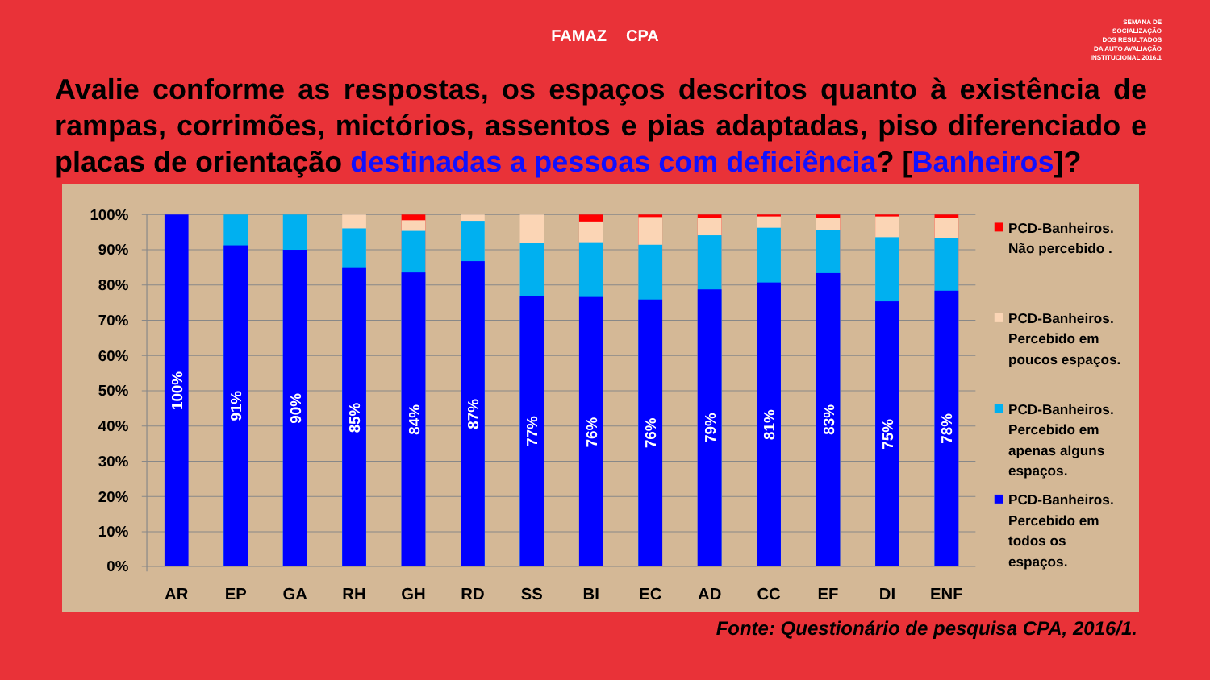FAMAZ CPA
SEMANA DE
SOCIALIZAÇÃO
DOS RESULTADOS
DA AUTO AVALIAÇÃO
INSTITUCIONAL 2016.1
Avalie conforme as respostas, os espaços descritos quanto à existência de rampas, corrimões, mictórios, assentos e pias adaptadas, piso diferenciado e placas de orientação destinadas a pessoas com deficiência? [Banheiros]?
100%
90%
80%
70%
60%
50%
40%
30%
20%
10%
0%
100%
91%
90%
85%
84%
87%
77%
76%
76%
79%
81%
83%
75%
78%
AR
EP
GA
RH
GH
RD
SS
BI
EC
AD
CC
EF
DI
ENF
PCD-Banheiros.
Não percebido .
PCD-Banheiros.
Percebido em
poucos espaços.
PCD-Banheiros.
Percebido em
apenas alguns
espaços.
PCD-Banheiros.
Percebido em
todos os
espaços.
Fonte: Questionário de pesquisa CPA, 2016/1.